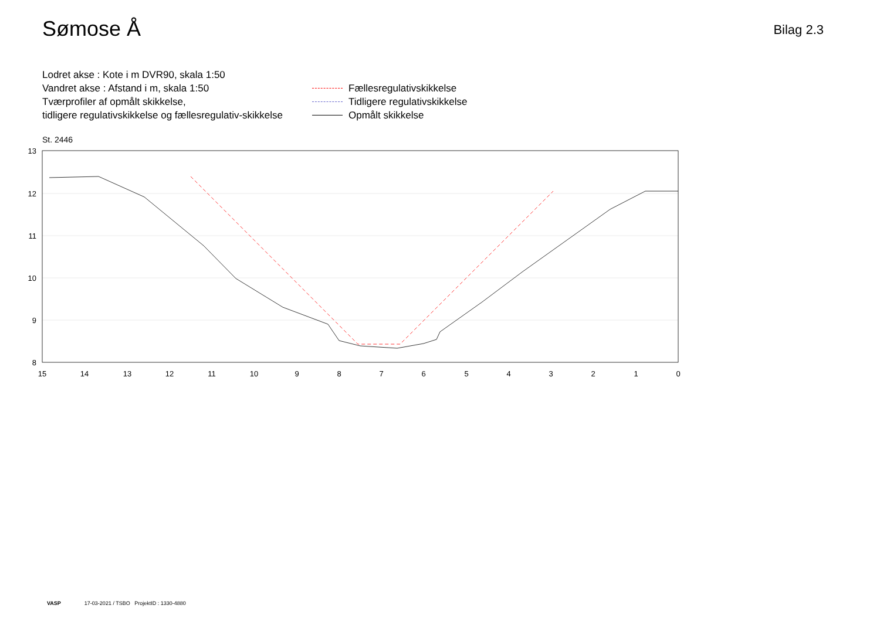Sømose Å
Bilag 2.3
Lodret akse : Kote i m DVR90, skala 1:50
Vandret akse : Afstand i m, skala 1:50
Tværprofiler af opmålt skikkelse,
tidligere regulativskikkelse og fællesregulativ-skikkelse
.
Fællesregulativskikkelse
Tidligere regulativskikkelse
Opmålt skikkelse
St. 2446
13
12
11
10
9
8
15
14
13
12
11
10
9
8
7
6
5
4
3
2
1
0
VASP 17-03-2021 / TSBO ProjektID : 1330-4880